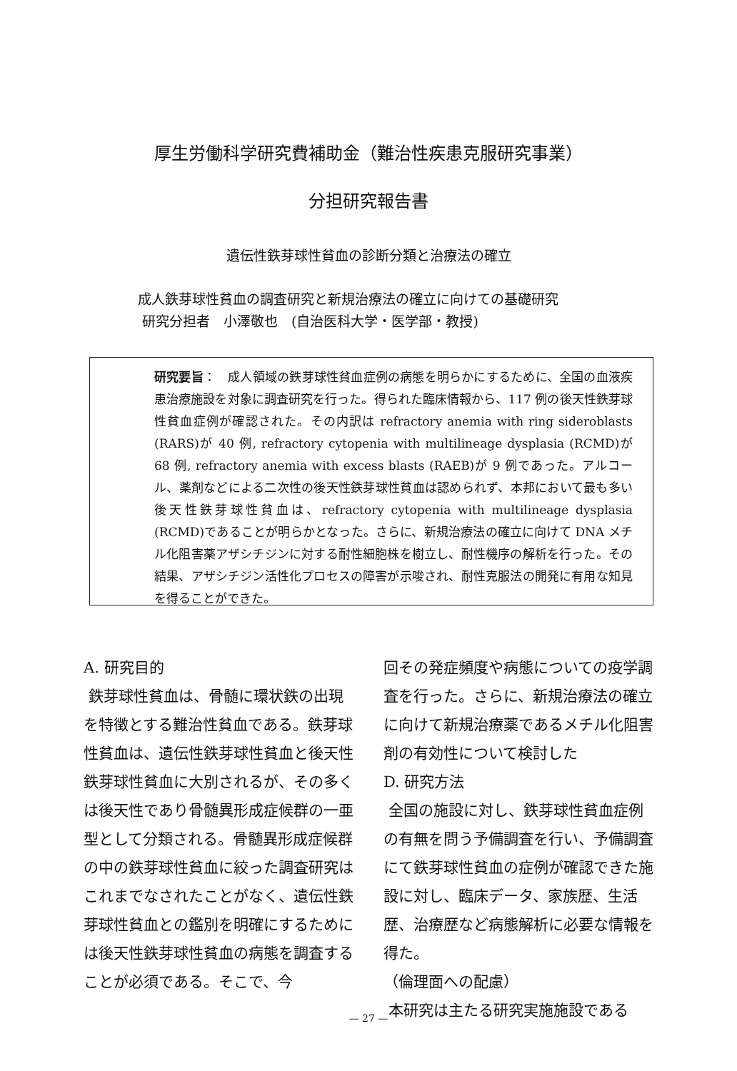厚生労働科学研究費補助金（難治性疾患克服研究事業）
分担研究報告書
遺伝性鉄芽球性貧血の診断分類と治療法の確立
成人鉄芽球性貧血の調査研究と新規治療法の確立に向けての基礎研究
研究分担者　小澤敬也　(自治医科大学・医学部・教授)
研究要旨：　成人領域の鉄芽球性貧血症例の病態を明らかにするために、全国の血液疾患治療施設を対象に調査研究を行った。得られた臨床情報から、117 例の後天性鉄芽球性貧血症例が確認された。その内訳は refractory anemia with ring sideroblasts (RARS)が 40 例, refractory cytopenia with multilineage dysplasia (RCMD)が 68 例, refractory anemia with excess blasts (RAEB)が 9 例であった。アルコール、薬剤などによる二次性の後天性鉄芽球性貧血は認められず、本邦において最も多い後天性鉄芽球性貧血は、refractory cytopenia with multilineage dysplasia (RCMD)であることが明らかとなった。さらに、新規治療法の確立に向けて DNA メチル化阻害薬アザシチジンに対する耐性細胞株を樹立し、耐性機序の解析を行った。その結果、アザシチジン活性化プロセスの障害が示唆され、耐性克服法の開発に有用な知見を得ることができた。
A. 研究目的
鉄芽球性貧血は、骨髄に環状鉄の出現を特徴とする難治性貧血である。鉄芽球性貧血は、遺伝性鉄芽球性貧血と後天性鉄芽球性貧血に大別されるが、その多くは後天性であり骨髄異形成症候群の一亜型として分類される。骨髄異形成症候群の中の鉄芽球性貧血に絞った調査研究はこれまでなされたことがなく、遺伝性鉄芽球性貧血との鑑別を明確にするためには後天性鉄芽球性貧血の病態を調査することが必須である。そこで、今
回その発症頻度や病態についての疫学調査を行った。さらに、新規治療法の確立に向けて新規治療薬であるメチル化阻害剤の有効性について検討した
D. 研究方法
全国の施設に対し、鉄芽球性貧血症例の有無を問う予備調査を行い、予備調査にて鉄芽球性貧血の症例が確認できた施設に対し、臨床データ、家族歴、生活歴、治療歴など病態解析に必要な情報を得た。
（倫理面への配慮）
本研究は主たる研究実施施設である
— 27 —